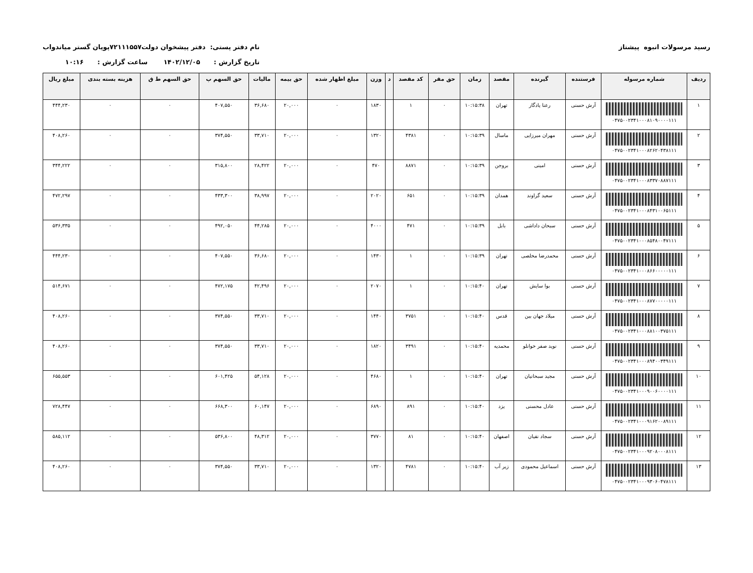رسید مرسولات انبوه پیشتاز نام دفتر پستی: دفتر پیشخوان دولت۷۲۱۱۱۵۵۷پویان گستر میاندواب
تاریخ گزارش : ۱۴۰۲/۱۲/۰۵ ساعت گزارش : ۱۰:۱۶
| ردیف | شماره مرسوله | فرستنده | گیرنده | مقصد | زمان | حق مقر | کد مقصد | د | وزن | مبلغ اظهار شده | حق بیمه | مالیات | حق السهم پ | حق السهم ط ق | هزینه بسته بندی | مبلغ ریال |
| --- | --- | --- | --- | --- | --- | --- | --- | --- | --- | --- | --- | --- | --- | --- | --- | --- |
| ۱ | ۰۴۷۵۰۰۲۳۴۱۰۰۰۸۱۰۹۰۰۰۰۱۱۱ | آرش حسنی | رعنا یادگار | تهران | ۱۰:۱۵:۳۸ | ۰ | ۱ | | ۱۸۳۰ | ۰ | ۲۰,۰۰۰ | ۳۶,۶۸۰ | ۴۰۷,۵۵۰ | ۰ | ۰ | ۴۴۴,۲۳۰ |
| ۲ | ۰۴۷۵۰۰۲۳۴۱۰۰۰۸۲۶۲۰۴۳۸۱۱۱ | آرش حسنی | مهران میرزایی | ماسال | ۱۰:۱۵:۳۹ | ۰ | ۴۳۸۱ | | ۱۳۲۰ | ۰ | ۲۰,۰۰۰ | ۳۳,۷۱۰ | ۳۷۴,۵۵۰ | ۰ | ۰ | ۴۰۸,۲۶۰ |
| ۳ | ۰۴۷۵۰۰۲۳۴۱۰۰۰۸۳۳۷۰۸۸۷۱۱۱ | آرش حسنی | امینی | بروجن | ۱۰:۱۵:۳۹ | ۰ | ۸۸۷۱ | | ۴۷۰ | ۰ | ۲۰,۰۰۰ | ۲۸,۴۲۲ | ۳۱۵,۸۰۰ | ۰ | ۰ | ۳۴۴,۲۲۲ |
| ۴ | ۰۴۷۵۰۰۲۳۴۱۰۰۰۸۴۳۱۰۰۶۵۱۱۱ | آرش حسنی | سعید گراوند | همدان | ۱۰:۱۵:۳۹ | ۰ | ۶۵۱ | | ۲۰۲۰ | ۰ | ۲۰,۰۰۰ | ۳۸,۹۹۷ | ۴۳۳,۳۰۰ | ۰ | ۰ | ۴۷۲,۲۹۷ |
| ۵ | ۰۴۷۵۰۰۲۳۴۱۰۰۰۸۵۴۸۰۰۴۷۱۱۱ | آرش حسنی | سبحان داداشی | بابل | ۱۰:۱۵:۳۹ | ۰ | ۴۷۱ | | ۴۰۰۰ | ۰ | ۲۰,۰۰۰ | ۴۴,۲۸۵ | ۴۹۲,۰۵۰ | ۰ | ۰ | ۵۳۶,۳۳۵ |
| ۶ | ۰۴۷۵۰۰۲۳۴۱۰۰۰۸۶۶۰۰۰۰۰۱۱۱ | آرش حسنی | محمدرضا مخلصی | تهران | ۱۰:۱۵:۳۹ | ۰ | ۱ | | ۱۴۳۰ | ۰ | ۲۰,۰۰۰ | ۳۶,۶۸۰ | ۴۰۷,۵۵۰ | ۰ | ۰ | ۴۴۴,۲۳۰ |
| ۷ | ۰۴۷۵۰۰۲۳۴۱۰۰۰۸۷۷۰۰۰۰۰۱۱۱ | آرش حسنی | بوا سایش | تهران | ۱۰:۱۵:۴۰ | ۰ | ۱ | | ۲۰۷۰ | ۰ | ۲۰,۰۰۰ | ۴۲,۴۹۶ | ۴۷۲,۱۷۵ | ۰ | ۰ | ۵۱۴,۶۷۱ |
| ۸ | ۰۴۷۵۰۰۲۳۴۱۰۰۰۸۸۱۰۰۳۷۵۱۱۱ | آرش حسنی | میلاد جهان بین | قدس | ۱۰:۱۵:۴۰ | ۰ | ۳۷۵۱ | | ۱۴۴۰ | ۰ | ۲۰,۰۰۰ | ۳۳,۷۱۰ | ۳۷۴,۵۵۰ | ۰ | ۰ | ۴۰۸,۲۶۰ |
| ۹ | ۰۴۷۵۰۰۲۳۴۱۰۰۰۸۹۴۰۰۳۴۹۱۱۱ | آرش حسنی | نوید صفر خوانلو | محمدیه | ۱۰:۱۵:۴۰ | ۰ | ۳۴۹۱ | | ۱۸۲۰ | ۰ | ۲۰,۰۰۰ | ۳۳,۷۱۰ | ۳۷۴,۵۵۰ | ۰ | ۰ | ۴۰۸,۲۶۰ |
| ۱۰ | ۰۴۷۵۰۰۲۳۴۱۰۰۰۹۰۰۶۰۰۰۰۱۱۱ | آرش حسنی | مجید سبحانیان | تهران | ۱۰:۱۵:۴۰ | ۰ | ۱ | | ۴۶۸۰ | ۰ | ۲۰,۰۰۰ | ۵۴,۱۲۸ | ۶۰۱,۴۲۵ | ۰ | ۰ | ۶۵۵,۵۵۳ |
| ۱۱ | ۰۴۷۵۰۰۲۳۴۱۰۰۰۹۱۶۲۰۰۸۹۱۱۱ | آرش حسنی | عادل محسنی | یزد | ۱۰:۱۵:۴۰ | ۰ | ۸۹۱ | | ۶۸۹۰ | ۰ | ۲۰,۰۰۰ | ۶۰,۱۴۷ | ۶۶۸,۳۰۰ | ۰ | ۰ | ۷۲۸,۴۴۷ |
| ۱۲ | ۰۴۷۵۰۰۲۳۴۱۰۰۰۹۲۰۸۰۰۰۸۱۱۱ | آرش حسنی | سجاد نقیان | اصفهان | ۱۰:۱۵:۴۰ | ۰ | ۸۱ | | ۳۷۷۰ | ۰ | ۲۰,۰۰۰ | ۴۸,۳۱۲ | ۵۳۶,۸۰۰ | ۰ | ۰ | ۵۸۵,۱۱۲ |
| ۱۳ | ۰۴۷۵۰۰۲۳۴۱۰۰۰۹۳۰۶۰۴۷۸۱۱۱ | آرش حسنی | اسماعیل محمودی | زیر آب | ۱۰:۱۵:۴۰ | ۰ | ۴۷۸۱ | | ۱۳۲۰ | ۰ | ۲۰,۰۰۰ | ۳۳,۷۱۰ | ۳۷۴,۵۵۰ | ۰ | ۰ | ۴۰۸,۲۶۰ |